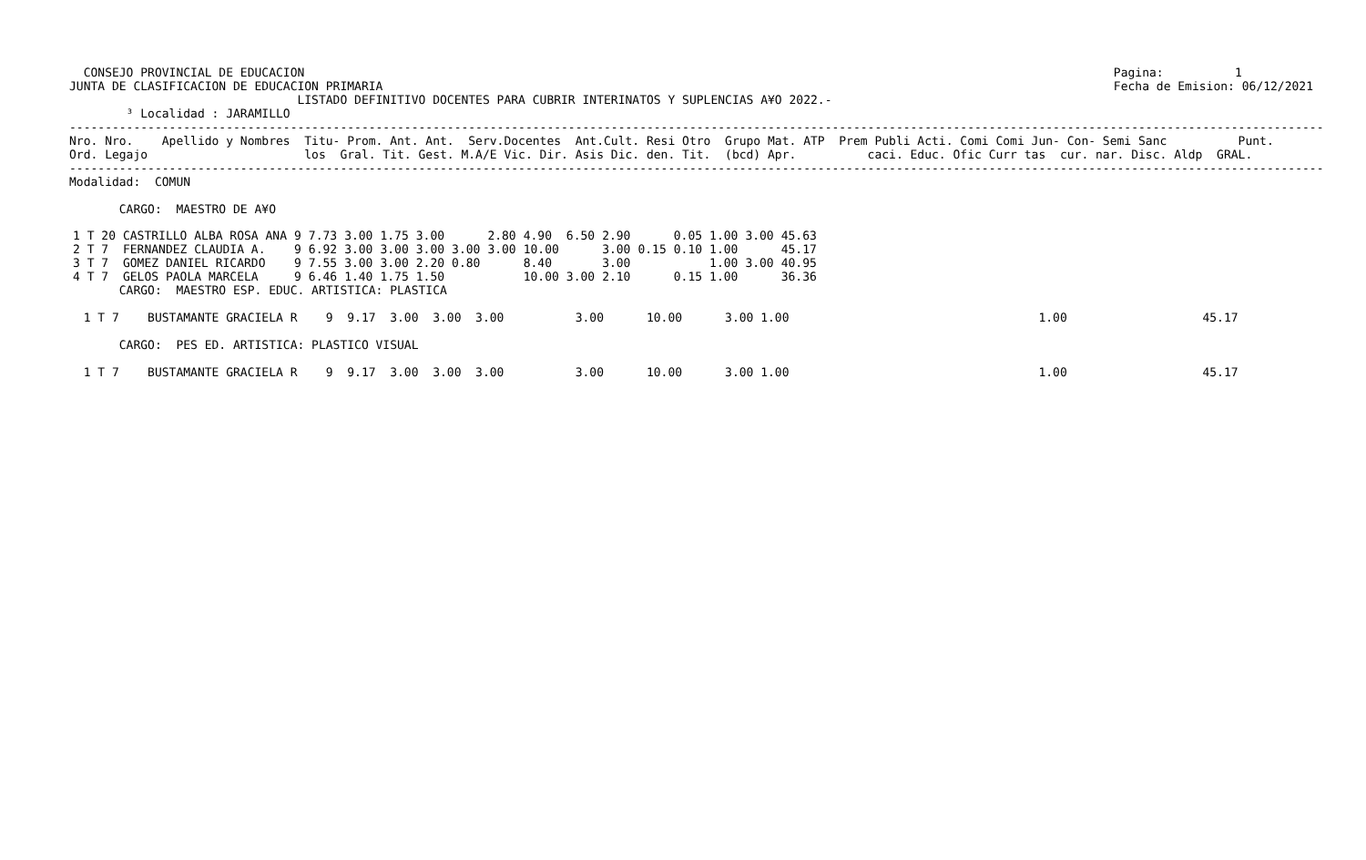CONSEJO PROVINCIAL DE EDUCACION
JUNTA DE CLASIFICACION DE EDUCACION PRIMARIA
Pagina:          1
Fecha de Emision: 06/12/2021
                                LISTADO DEFINITIVO DOCENTES PARA CUBRIR INTERINATOS Y SUPLENCIAS A¥O 2022.-
        ³ Localidad : JARAMILLO
--------------------------------------------------------------------------------------------------------------------------------------------------------------------------------
Nro. Nro.    Apellido y Nombres  Titu- Prom. Ant. Ant.  Serv.Docentes  Ant.Cult. Resi Otro  Grupo Mat. ATP  Prem Publi Acti. Comi Comi Jun- Con- Semi Sanc          Punt.
Ord. Legajo                      los  Gral. Tit. Gest. M.A/E Vic. Dir. Asis Dic. den. Tit.  (bcd) Apr.          caci. Educ. Ofic Curr tas  cur. nar. Disc. Aldp  GRAL.
--------------------------------------------------------------------------------------------------------------------------------------------------------------------------------
Modalidad:  COMUN

       CARGO:  MAESTRO DE A¥O
| 1 T 20 | CASTRILLO ALBA ROSA ANA | 9 | 7.73 | 3.00 | 1.75 | 3.00 | | 2.80 | 4.90 | 6.50 | 2.90 | | 0.05 | 1.00 | 3.00 | 45.63 |
| 2 T 7 | FERNANDEZ CLAUDIA A. | 9 | 6.92 | 3.00 | 3.00 | 3.00 | 3.00 | 3.00 | 10.00 | | 3.00 | 0.15 | 0.10 | 1.00 | | 45.17 |
| 3 T 7 | GOMEZ DANIEL RICARDO | 9 | 7.55 | 3.00 | 3.00 | 2.20 | 0.80 | | 8.40 | | 3.00 | | | 1.00 | 3.00 | 40.95 |
| 4 T 7 | GELOS PAOLA MARCELA | 9 | 6.46 | 1.40 | 1.75 | 1.50 | | | 10.00 | 3.00 | 2.10 | | 0.15 | 1.00 | | 36.36 |
       CARGO:  MAESTRO ESP. EDUC. ARTISTICA: PLASTICA

  1 T 7    BUSTAMANTE GRACIELA R    9  9.17  3.00  3.00  3.00          3.00      10.00      3.00 1.00                                   1.00                   45.17

       CARGO:  PES ED. ARTISTICA: PLASTICO VISUAL

  1 T 7    BUSTAMANTE GRACIELA R    9  9.17  3.00  3.00  3.00          3.00      10.00      3.00 1.00                                   1.00                   45.17